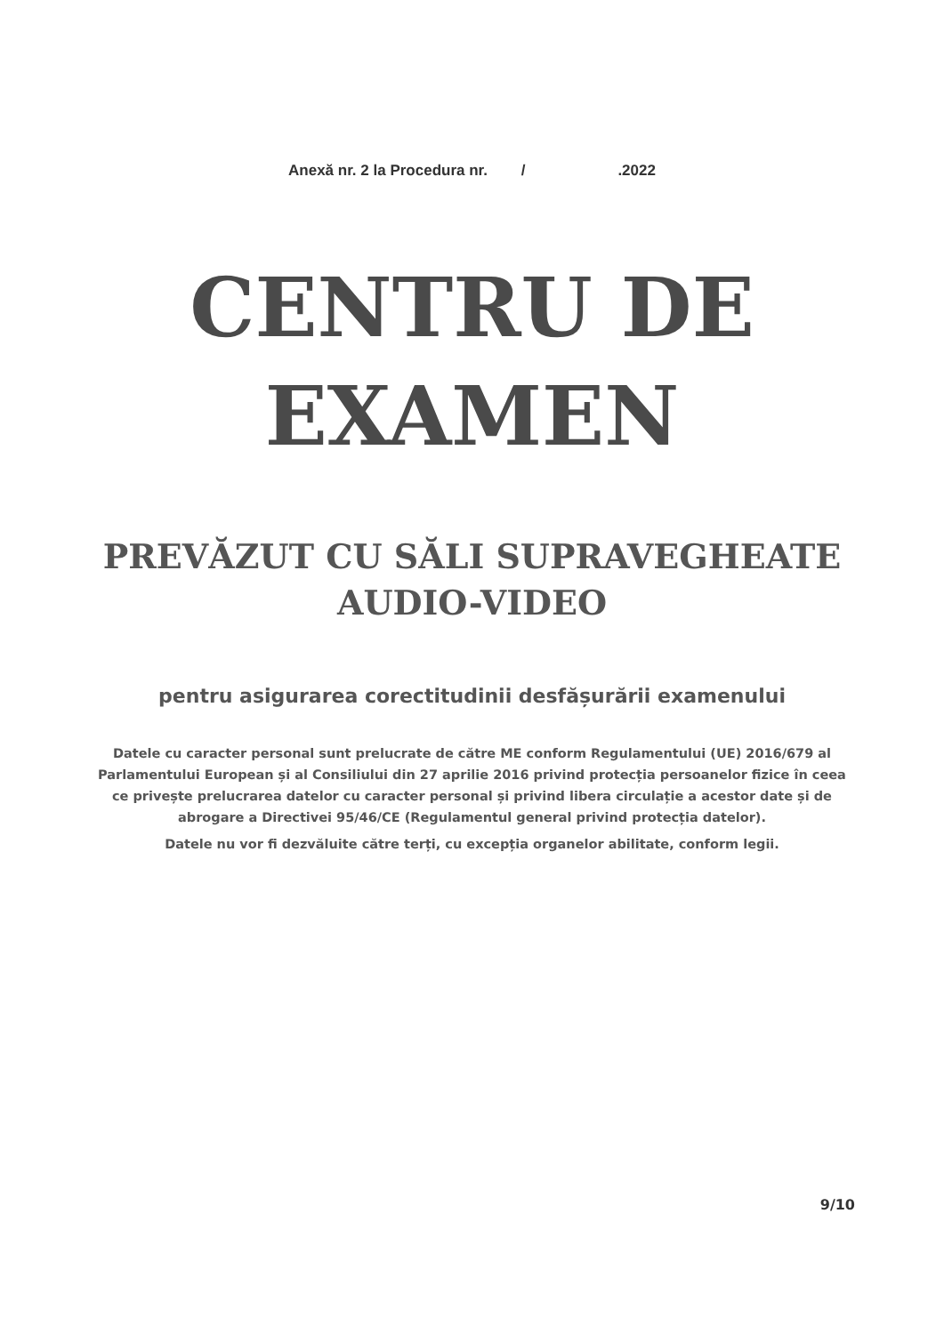Anexă nr. 2 la Procedura nr. / .2022
CENTRU DE
EXAMEN
PREVĂZUT CU SĂLI SUPRAVEGHEATE
AUDIO-VIDEO
pentru asigurarea corectitudinii desfășurării examenului
Datele cu caracter personal sunt prelucrate de către ME conform Regulamentului (UE) 2016/679 al Parlamentului European și al Consiliului din 27 aprilie 2016 privind protecția persoanelor fizice în ceea ce privește prelucrarea datelor cu caracter personal și privind libera circulație a acestor date și de abrogare a Directivei 95/46/CE (Regulamentul general privind protecția datelor).
Datele nu vor fi dezvăluite către terți, cu excepția organelor abilitate, conform legii.
9/10